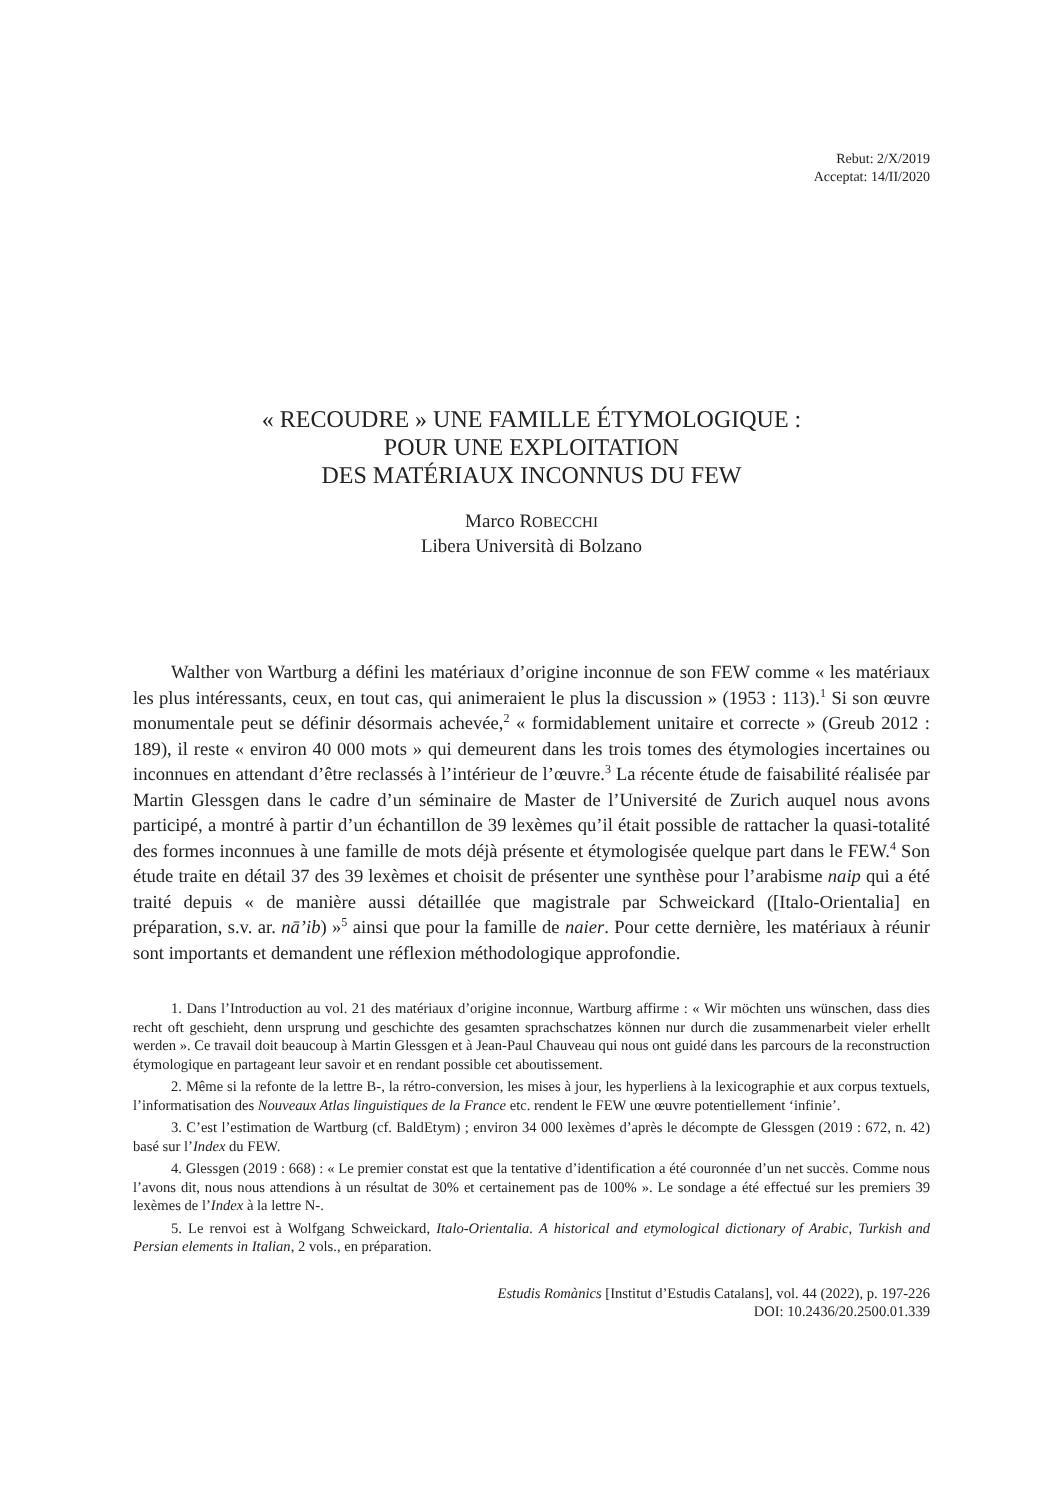Rebut: 2/X/2019
Acceptat: 14/II/2020
« RECOUDRE » UNE FAMILLE ÉTYMOLOGIQUE :
POUR UNE EXPLOITATION
DES MATÉRIAUX INCONNUS DU FEW
Marco ROBECCHI
Libera Università di Bolzano
Walther von Wartburg a défini les matériaux d’origine inconnue de son FEW comme « les matériaux les plus intéressants, ceux, en tout cas, qui animeraient le plus la discussion » (1953 : 113).<sup>1</sup> Si son œuvre monumentale peut se définir désormais achevée,<sup>2</sup> « formidablement unitaire et correcte » (Greub 2012 : 189), il reste « environ 40 000 mots » qui demeurent dans les trois tomes des étymologies incertaines ou inconnues en attendant d’être reclassés à l’intérieur de l’œuvre.<sup>3</sup> La récente étude de faisabilité réalisée par Martin Glessgen dans le cadre d’un séminaire de Master de l’Université de Zurich auquel nous avons participé, a montré à partir d’un échantillon de 39 lexèmes qu’il était possible de rattacher la quasi-totalité des formes inconnues à une famille de mots déjà présente et étymologisée quelque part dans le FEW.<sup>4</sup> Son étude traite en détail 37 des 39 lexèmes et choisit de présenter une synthèse pour l’arabisme naip qui a été traité depuis « de manière aussi détaillée que magistrale par Schweickard ([Italo-Orientalia] en préparation, s.v. ar. nā’ib) »<sup>5</sup> ainsi que pour la famille de naier. Pour cette dernière, les matériaux à réunir sont importants et demandent une réflexion méthodologique approfondie.
1. Dans l’Introduction au vol. 21 des matériaux d’origine inconnue, Wartburg affirme : « Wir möchten uns wünschen, dass dies recht oft geschieht, denn ursprung und geschichte des gesamten sprachschatzes können nur durch die zusammenarbeit vieler erhellt werden ». Ce travail doit beaucoup à Martin Glessgen et à Jean-Paul Chauveau qui nous ont guidé dans les parcours de la reconstruction étymologique en partageant leur savoir et en rendant possible cet aboutissement.
2. Même si la refonte de la lettre B-, la rétro-conversion, les mises à jour, les hyperliens à la lexicographie et aux corpus textuels, l’informatisation des Nouveaux Atlas linguistiques de la France etc. rendent le FEW une œuvre potentiellement ‘infinie’.
3. C’est l’estimation de Wartburg (cf. BaldEtym) ; environ 34 000 lexèmes d’après le décompte de Glessgen (2019 : 672, n. 42) basé sur l’Index du FEW.
4. Glessgen (2019 : 668) : « Le premier constat est que la tentative d’identification a été couronnée d’un net succès. Comme nous l’avons dit, nous nous attendions à un résultat de 30% et certainement pas de 100% ». Le sondage a été effectué sur les premiers 39 lexèmes de l’Index à la lettre N-.
5. Le renvoi est à Wolfgang Schweickard, Italo-Orientalia. A historical and etymological dictionary of Arabic, Turkish and Persian elements in Italian, 2 vols., en préparation.
Estudis Romànics [Institut d’Estudis Catalans], vol. 44 (2022), p. 197-226
DOI: 10.2436/20.2500.01.339